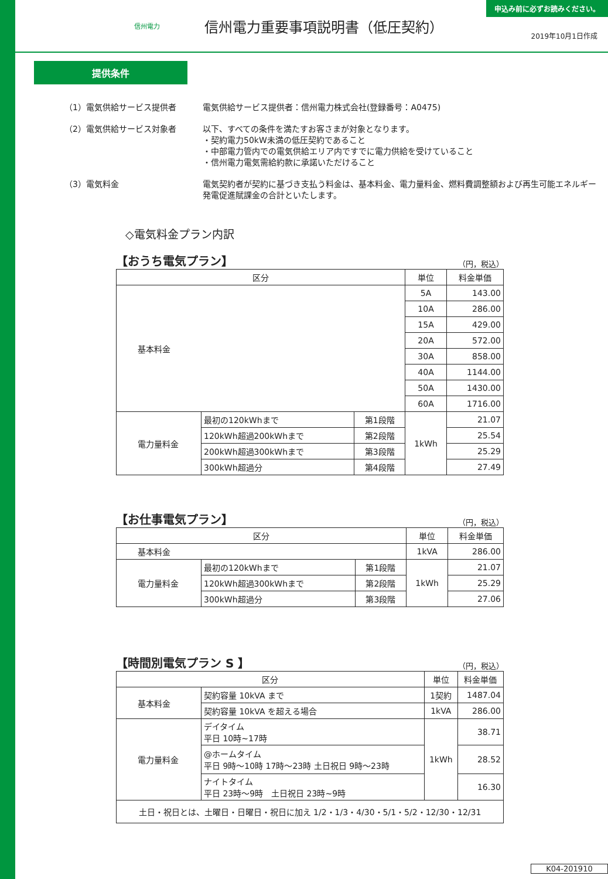信州電力
信州電力重要事項説明書（低圧契約）
申込み前に必ずお読みください。
2019年10月1日作成
提供条件
（1）電気供給サービス提供者 電気供給サービス提供者：信州電力株式会社(登録番号：A0475)
（2）電気供給サービス対象者 以下、すべての条件を満たすお客さまが対象となります。
・契約電力50kW未満の低圧契約であること
・中部電力管内での電気供給エリア内ですでに電力供給を受けていること
・信州電力電気需給約款に承諾いただけること
（3）電気料金 電気契約者が契約に基づき支払う料金は、基本料金、電力量料金、燃料費調整額および再生可能エネルギー発電促進賦課金の合計といたします。
◇電気料金プラン内訳
【おうち電気プラン】 （円，税込）
| 区分 | | | 単位 | 料金単価 |
| --- | --- | --- | --- | --- |
| 基本料金 | | | 5A | 143.00 |
| | | | 10A | 286.00 |
| | | | 15A | 429.00 |
| | | | 20A | 572.00 |
| | | | 30A | 858.00 |
| | | | 40A | 1144.00 |
| | | | 50A | 1430.00 |
| | | | 60A | 1716.00 |
| 電力量料金 | 最初の120kWhまで | 第1段階 | 1kWh | 21.07 |
| | 120kWh超過200kWhまで | 第2段階 | | 25.54 |
| | 200kWh超過300kWhまで | 第3段階 | | 25.29 |
| | 300kWh超過分 | 第4段階 | | 27.49 |
【お仕事電気プラン】 （円，税込）
| 区分 | | | 単位 | 料金単価 |
| --- | --- | --- | --- | --- |
| 基本料金 | | | 1kVA | 286.00 |
| 電力量料金 | 最初の120kWhまで | 第1段階 | 1kWh | 21.07 |
| | 120kWh超過300kWhまで | 第2段階 | | 25.29 |
| | 300kWh超過分 | 第3段階 | | 27.06 |
【時間別電気プラン S 】 （円，税込）
| 区分 | | 単位 | 料金単価 |
| --- | --- | --- | --- |
| 基本料金 | 契約容量 10kVA まで | 1契約 | 1487.04 |
| | 契約容量 10kVA を超える場合 | 1kVA | 286.00 |
| 電力量料金 | デイタイム 平日 10時~17時 | 1kWh | 38.71 |
| | @ホームタイム 平日 9時～10時 17時～23時 土日祝日 9時～23時 | | 28.52 |
| | ナイトタイム 平日 23時～9時 土日祝日 23時~9時 | | 16.30 |
| 土日・祝日とは、土曜日・日曜日・祝日に加え 1/2・1/3・4/30・5/1・5/2・12/30・12/31 | | | |
K04-201910